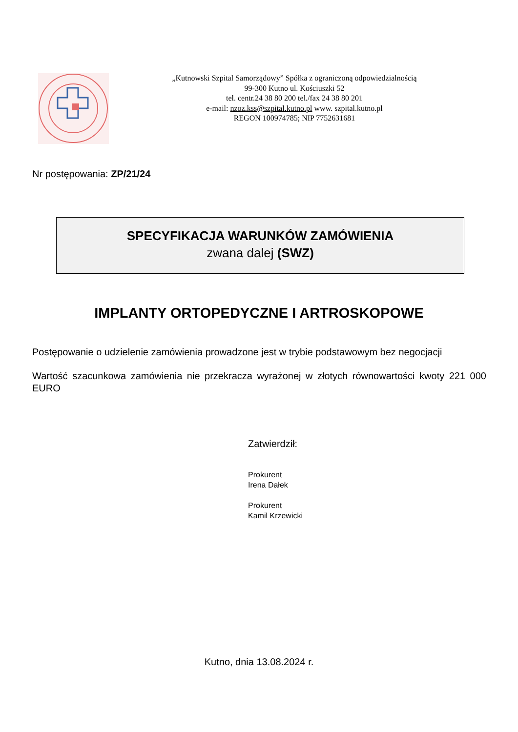„Kutnowski Szpital Samorządowy” Spółka z ograniczoną odpowiedzialnością
99-300 Kutno ul. Kościuszki 52
tel. centr.24 38 80 200 tel./fax 24 38 80 201
e-mail: nzoz.kss@szpital.kutno.pl www. szpital.kutno.pl
REGON 100974785; NIP 7752631681
Nr postępowania: ZP/21/24
SPECYFIKACJA WARUNKÓW ZAMÓWIENIA
zwana dalej (SWZ)
IMPLANTY ORTOPEDYCZNE I ARTROSKOPOWE
Postępowanie o udzielenie zamówienia prowadzone jest w trybie podstawowym bez negocjacji
Wartość szacunkowa zamówienia nie przekracza wyrażonej w złotych równowartości kwoty 221 000 EURO
Zatwierdził:
Prokurent
Irena Dałek
Prokurent
Kamil Krzewicki
Kutno, dnia 13.08.2024 r.